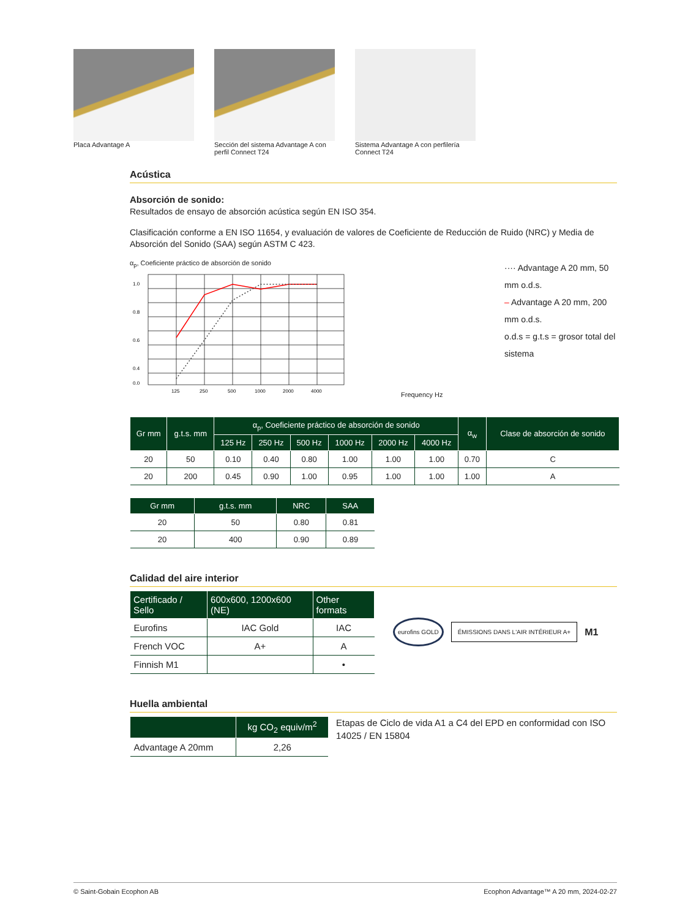Placa Advantage A Sección del sistema Advantage A con perfil Connect T24
Sistema Advantage A con perfilería Connect T24
Acústica
Absorción de sonido:
Resultados de ensayo de absorción acústica según EN ISO 354.
Clasificación conforme a EN ISO 11654, y evaluación de valores de Coeficiente de Reducción de Ruido (NRC) y Media de Absorción del Sonido (SAA) según ASTM C 423.
α<sub>p</sub>, Coeficiente práctico de absorción de sonido
1.0
0.8
0.6
0.4
0.0
125
250
500
1000
2000
4000
Frequency Hz
···· Advantage A 20 mm, 50 mm o.d.s.
– Advantage A 20 mm, 200 mm o.d.s.
o.d.s = g.t.s = grosor total del sistema
| Gr mm | g.t.s. mm | α<sub>p</sub>, Coeficiente práctico de absorción de sonido | | | | | | α<sub>w</sub> | Clase de absorción de sonido |
| --- | --- | --- | --- | --- | --- | --- | --- | --- | --- |
| | | 125 Hz | 250 Hz | 500 Hz | 1000 Hz | 2000 Hz | 4000 Hz | | |
| 20 | 50 | 0.10 | 0.40 | 0.80 | 1.00 | 1.00 | 1.00 | 0.70 | C |
| 20 | 200 | 0.45 | 0.90 | 1.00 | 0.95 | 1.00 | 1.00 | 1.00 | A |
| Gr mm | g.t.s. mm | NRC | SAA |
| --- | --- | --- | --- |
| 20 | 50 | 0.80 | 0.81 |
| 20 | 400 | 0.90 | 0.89 |
Calidad del aire interior
| Certificado / Sello | 600x600, 1200x600 (NE) | Other formats |
| --- | --- | --- |
| Eurofins | IAC Gold | IAC |
| French VOC | A+ | A |
| Finnish M1 | | • |
eurofins GOLD ÉMISSIONS DANS L'AIR INTÉRIEUR A+ M1
Huella ambiental
| | kg CO<sub>2</sub> equiv/m<sup>2</sup> |
| --- | --- |
| Advantage A 20mm | 2,26 |
Etapas de Ciclo de vida A1 a C4 del EPD en conformidad con ISO 14025 / EN 15804
© Saint-Gobain Ecophon AB Ecophon Advantage™ A 20 mm, 2024-02-27